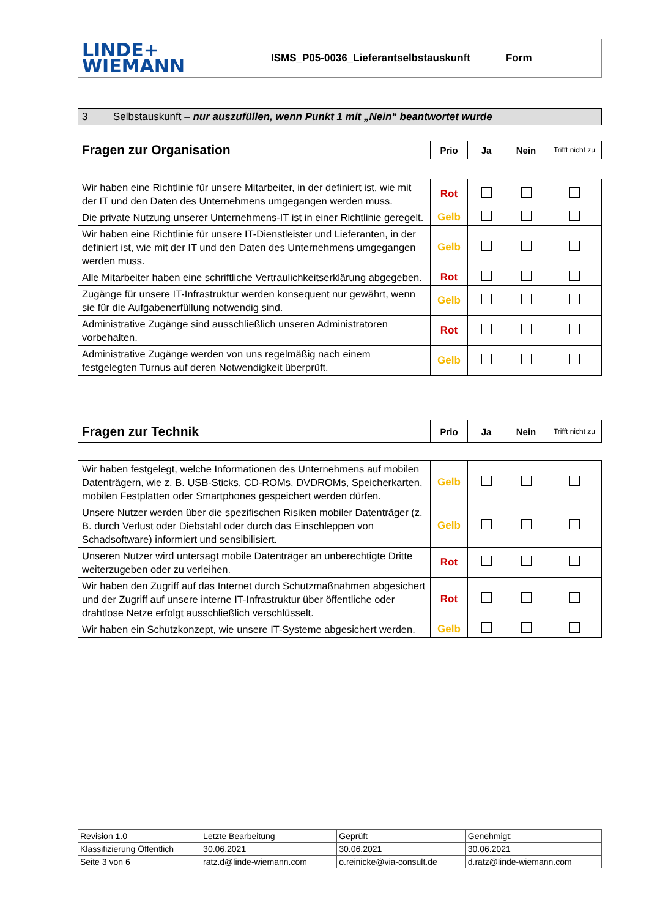| LINDE+ WIEMANN | ISMS_P05-0036_Lieferantselbstauskunft | Form |
| 3 | Selbstauskunft – nur auszufüllen, wenn Punkt 1 mit „Nein“ beantwortet wurde |
| Fragen zur Organisation | Prio | Ja | Nein | Trifft nicht zu |
| --- | --- | --- | --- | --- |
| Wir haben eine Richtlinie für unsere Mitarbeiter, in der definiert ist, wie mit der IT und den Daten des Unternehmens umgegangen werden muss. | Rot | | | |
| Die private Nutzung unserer Unternehmens-IT ist in einer Richtlinie geregelt. | Gelb | | | |
| Wir haben eine Richtlinie für unsere IT-Dienstleister und Lieferanten, in der definiert ist, wie mit der IT und den Daten des Unternehmens umgegangen werden muss. | Gelb | | | |
| Alle Mitarbeiter haben eine schriftliche Vertraulichkeitserklärung abgegeben. | Rot | | | |
| Zugänge für unsere IT-Infrastruktur werden konsequent nur gewährt, wenn sie für die Aufgabenerfüllung notwendig sind. | Gelb | | | |
| Administrative Zugänge sind ausschließlich unseren Administratoren vorbehalten. | Rot | | | |
| Administrative Zugänge werden von uns regelmäßig nach einem festgelegten Turnus auf deren Notwendigkeit überprüft. | Gelb | | | |
| Fragen zur Technik | Prio | Ja | Nein | Trifft nicht zu |
| --- | --- | --- | --- | --- |
| Wir haben festgelegt, welche Informationen des Unternehmens auf mobilen Datenträgern, wie z. B. USB-Sticks, CD-ROMs, DVDROMs, Speicherkarten, mobilen Festplatten oder Smartphones gespeichert werden dürfen. | Gelb | | | |
| Unsere Nutzer werden über die spezifischen Risiken mobiler Datenträger (z. B. durch Verlust oder Diebstahl oder durch das Einschleppen von Schadsoftware) informiert und sensibilisiert. | Gelb | | | |
| Unseren Nutzer wird untersagt mobile Datenträger an unberechtigte Dritte weiterzugeben oder zu verleihen. | Rot | | | |
| Wir haben den Zugriff auf das Internet durch Schutzmaßnahmen abgesichert und der Zugriff auf unsere interne IT-Infrastruktur über öffentliche oder drahtlose Netze erfolgt ausschließlich verschlüsselt. | Rot | | | |
| Wir haben ein Schutzkonzept, wie unsere IT-Systeme abgesichert werden. | Gelb | | | |
| Revision 1.0 | Letzte Bearbeitung | Geprüft | Genehmigt: |
| Klassifizierung Öffentlich | 30.06.2021 | 30.06.2021 | 30.06.2021 |
| Seite 3 von 6 | ratz.d@linde-wiemann.com | o.reinicke@via-consult.de | d.ratz@linde-wiemann.com |